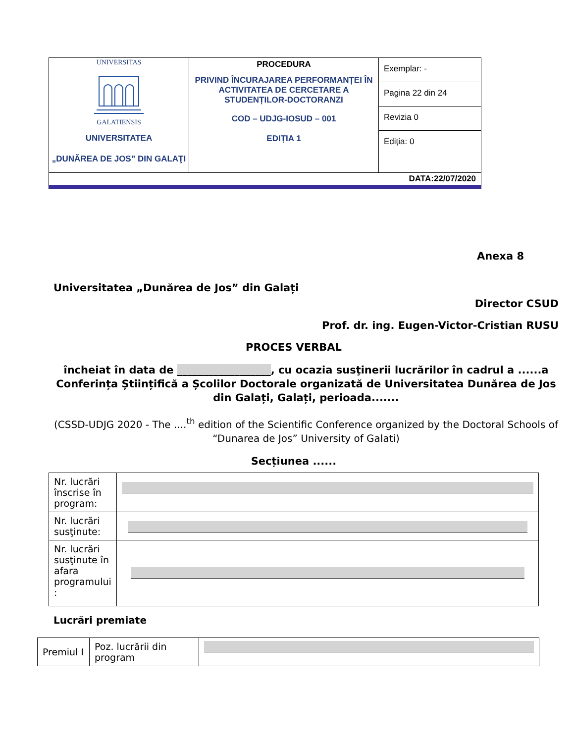| UNIVERSITAS GALATIENSIS UNIVERSITATEA „DUNĂREA DE JOS” DIN GALAŢI | PROCEDURA PRIVIND ÎNCURAJAREA PERFORMANȚEI ÎN ACTIVITATEA DE CERCETARE A STUDENȚILOR-DOCTORANZI COD – UDJG-IOSUD – 001 EDIȚIA 1 | Exemplar: - |
| | | Pagina 22 din 24 |
| | | Revizia 0 |
| | | Ediţia: 0 |
| DATA:22/07/2020 | | |
Anexa 8
Universitatea „Dunărea de Jos” din Galați
Director CSUD
Prof. dr. ing. Eugen-Victor-Cristian RUSU
PROCES VERBAL
încheiat în data de __________________, cu ocazia susţinerii lucrărilor în cadrul a ......a Conferința Științifică a Școlilor Doctorale organizată de Universitatea Dunărea de Jos din Galați, Galați, perioada.......
(CSSD-UDJG 2020 - The ....<sup>th</sup> edition of the Scientific Conference organized by the Doctoral Schools of “Dunarea de Jos” University of Galati)
Secțiunea ......
| Nr. lucrări înscrise în program: | |
| Nr. lucrări susţinute: | |
| Nr. lucrări susţinute în afara programului : | |
Lucrări premiate
| Premiul I | Poz. lucrării din program | |